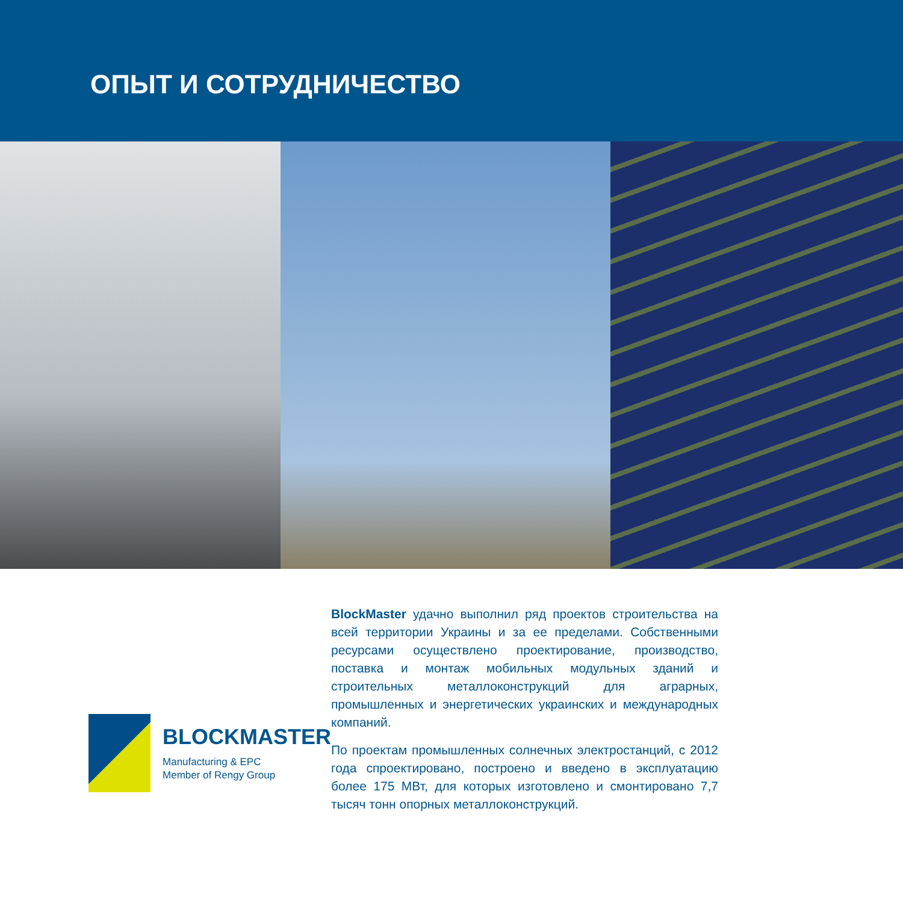ОПЫТ И СОТРУДНИЧЕСТВО
BLOCKMASTER
Manufacturing & EPC
Member of Rengy Group
BlockMaster удачно выполнил ряд проектов строительства на всей территории Украины и за ее пределами. Собственными ресурсами осуществлено проектирование, производство, поставка и монтаж мобильных модульных зданий и строительных металлоконструкций для аграрных, промышленных и энергетических украинских и международных компаний.
По проектам промышленных солнечных электростанций, с 2012 года спроектировано, построено и введено в эксплуатацию более 175 МВт, для которых изготовлено и смонтировано 7,7 тысяч тонн опорных металлоконструкций.